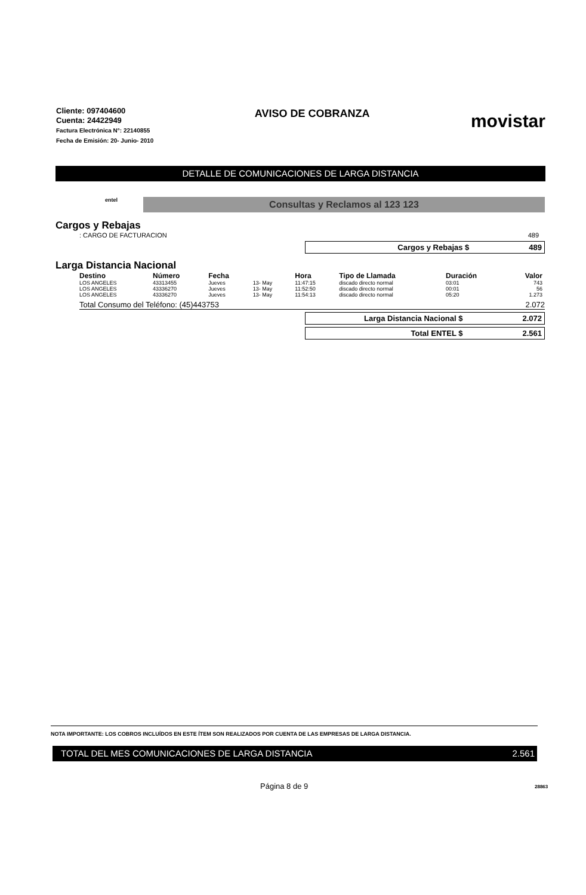Cliente: 097404600
Cuenta: 24422949
Factura Electrónica N°: 22140855
Fecha de Emisión: 20- Junio- 2010
AVISO DE COBRANZA
movistar
DETALLE DE COMUNICACIONES DE LARGA DISTANCIA
entel Consultas y Reclamos al 123 123
Cargos y Rebajas
: CARGO DE FACTURACION 489
Cargos y Rebajas $ 489
Larga Distancia Nacional
| Destino | Número | Fecha | | Hora | Tipo de Llamada | Duración | Valor |
| --- | --- | --- | --- | --- | --- | --- | --- |
| LOS ANGELES | 43313455 | Jueves | 13- May | 11:47:15 | discado directo normal | 03:01 | 743 |
| LOS ANGELES | 43336270 | Jueves | 13- May | 11:52:50 | discado directo normal | 00:01 | 56 |
| LOS ANGELES | 43336270 | Jueves | 13- May | 11:54:13 | discado directo normal | 05:20 | 1.273 |
Total Consumo del Teléfono: (45)443753 2.072
Larga Distancia Nacional $ 2.072
Total ENTEL $ 2.561
NOTA IMPORTANTE: LOS COBROS INCLUÍDOS EN ESTE ÍTEM SON REALIZADOS POR CUENTA DE LAS EMPRESAS DE LARGA DISTANCIA.
TOTAL DEL MES COMUNICACIONES DE LARGA DISTANCIA 2.561
Página 8 de 9 28863